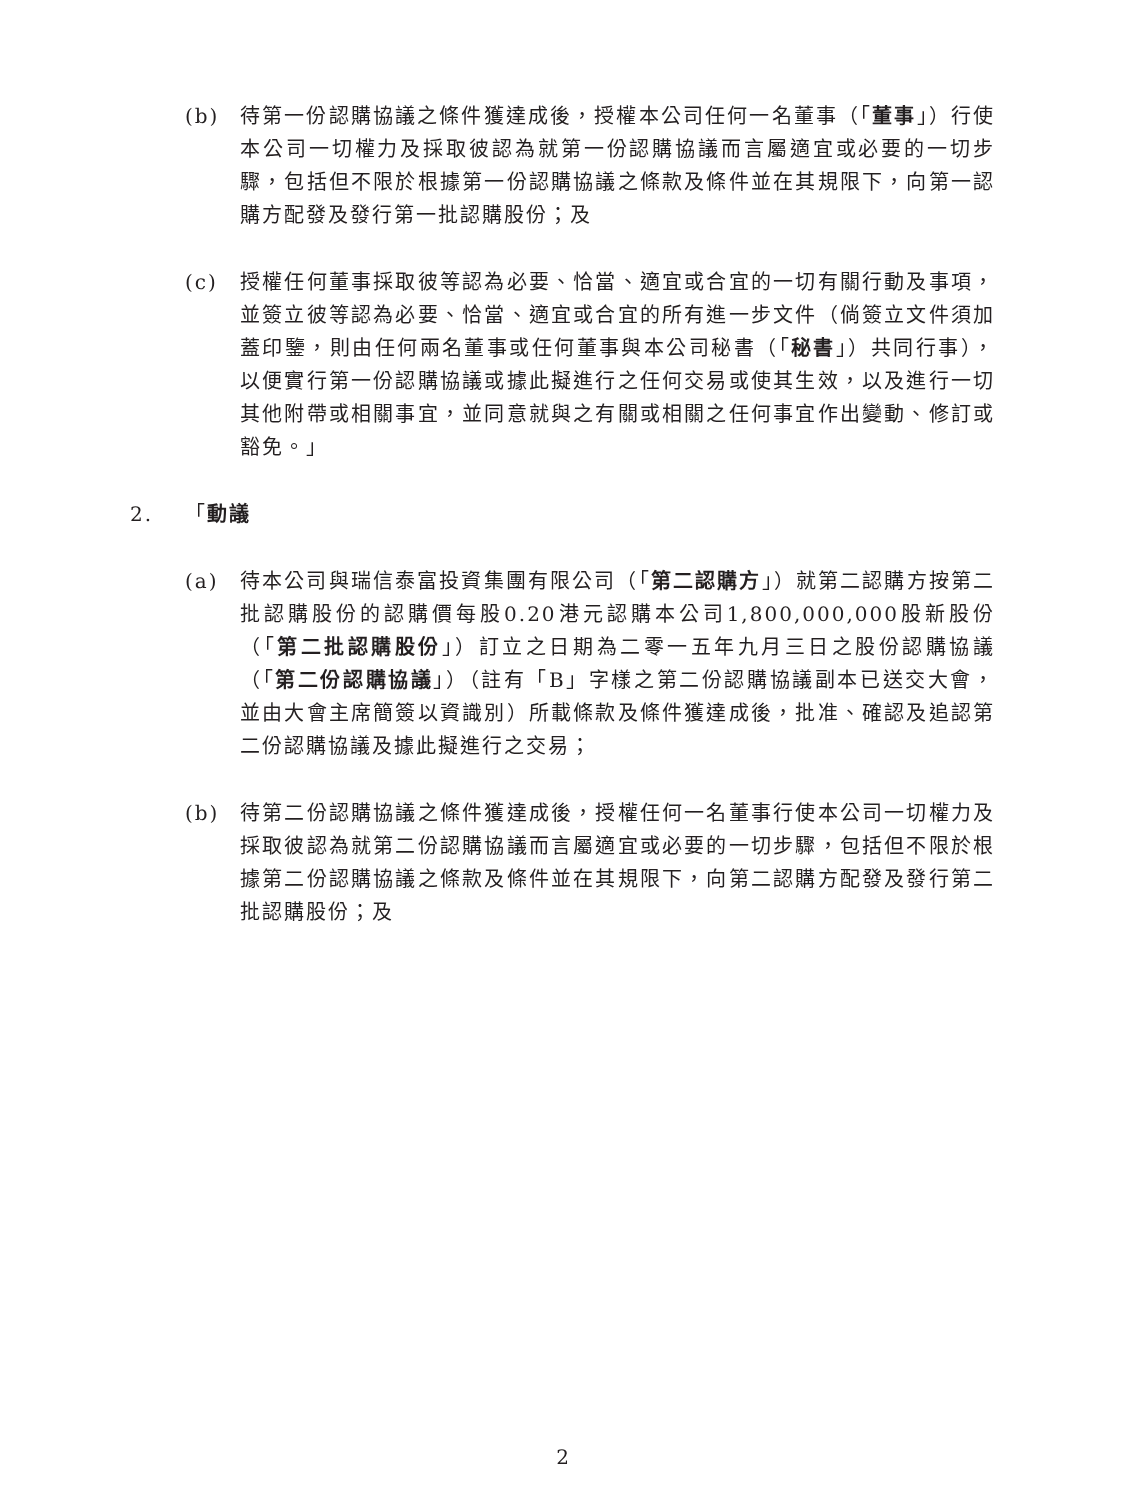(b) 待第一份認購協議之條件獲達成後，授權本公司任何一名董事（「董事」）行使本公司一切權力及採取彼認為就第一份認購協議而言屬適宜或必要的一切步驟，包括但不限於根據第一份認購協議之條款及條件並在其規限下，向第一認購方配發及發行第一批認購股份；及
(c) 授權任何董事採取彼等認為必要、恰當、適宜或合宜的一切有關行動及事項，並簽立彼等認為必要、恰當、適宜或合宜的所有進一步文件（倘簽立文件須加蓋印鑒，則由任何兩名董事或任何董事與本公司秘書（「秘書」）共同行事），以便實行第一份認購協議或據此擬進行之任何交易或使其生效，以及進行一切其他附帶或相關事宜，並同意就與之有關或相關之任何事宜作出變動、修訂或豁免。」
2. 「動議
(a) 待本公司與瑞信泰富投資集團有限公司（「第二認購方」）就第二認購方按第二批認購股份的認購價每股0.20港元認購本公司1,800,000,000股新股份（「第二批認購股份」）訂立之日期為二零一五年九月三日之股份認購協議（「第二份認購協議」）（註有「B」字樣之第二份認購協議副本已送交大會，並由大會主席簡簽以資識別）所載條款及條件獲達成後，批准、確認及追認第二份認購協議及據此擬進行之交易；
(b) 待第二份認購協議之條件獲達成後，授權任何一名董事行使本公司一切權力及採取彼認為就第二份認購協議而言屬適宜或必要的一切步驟，包括但不限於根據第二份認購協議之條款及條件並在其規限下，向第二認購方配發及發行第二批認購股份；及
2